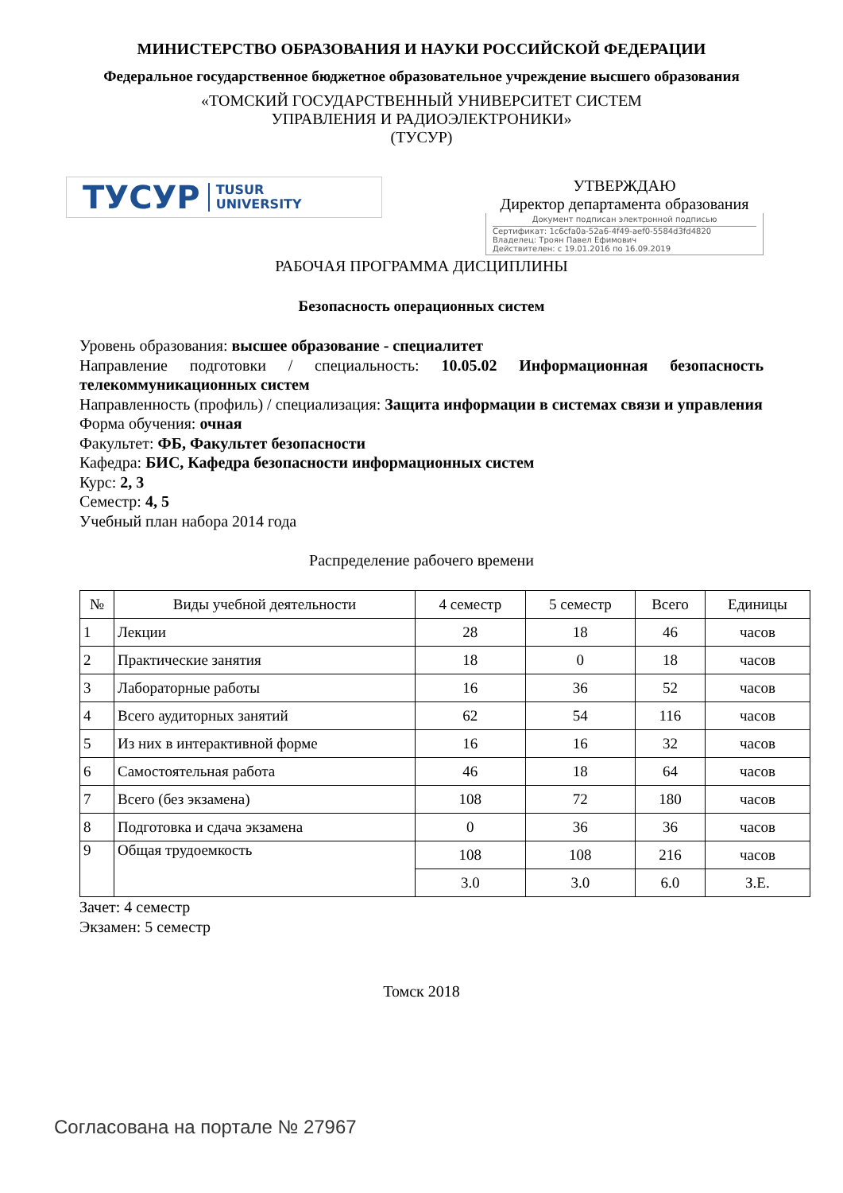МИНИСТЕРСТВО ОБРАЗОВАНИЯ И НАУКИ РОССИЙСКОЙ ФЕДЕРАЦИИ
Федеральное государственное бюджетное образовательное учреждение высшего образования
«ТОМСКИЙ ГОСУДАРСТВЕННЫЙ УНИВЕРСИТЕТ СИСТЕМ
УПРАВЛЕНИЯ И РАДИОЭЛЕКТРОНИКИ»
(ТУСУР)
ТУСУР TUSUR
UNIVERSITY
УТВЕРЖДАЮ
Директор департамента образования
Документ подписан электронной подписью
Сертификат: 1c6cfa0a-52a6-4f49-aef0-5584d3fd4820
Владелец: Троян Павел Ефимович
Действителен: с 19.01.2016 по 16.09.2019
РАБОЧАЯ ПРОГРАММА ДИСЦИПЛИНЫ
Безопасность операционных систем
Уровень образования: высшее образование - специалитет
Направление подготовки / специальность: 10.05.02 Информационная безопасность телекоммуникационных систем
Направленность (профиль) / специализация: Защита информации в системах связи и управления
Форма обучения: очная
Факультет: ФБ, Факультет безопасности
Кафедра: БИС, Кафедра безопасности информационных систем
Курс: 2, 3
Семестр: 4, 5
Учебный план набора 2014 года
Распределение рабочего времени
| № | Виды учебной деятельности | 4 семестр | 5 семестр | Всего | Единицы |
| --- | --- | --- | --- | --- | --- |
| 1 | Лекции | 28 | 18 | 46 | часов |
| 2 | Практические занятия | 18 | 0 | 18 | часов |
| 3 | Лабораторные работы | 16 | 36 | 52 | часов |
| 4 | Всего аудиторных занятий | 62 | 54 | 116 | часов |
| 5 | Из них в интерактивной форме | 16 | 16 | 32 | часов |
| 6 | Самостоятельная работа | 46 | 18 | 64 | часов |
| 7 | Всего (без экзамена) | 108 | 72 | 180 | часов |
| 8 | Подготовка и сдача экзамена | 0 | 36 | 36 | часов |
| 9 | Общая трудоемкость | 108 | 108 | 216 | часов |
| | | 3.0 | 3.0 | 6.0 | З.Е. |
Зачет: 4 семестр
Экзамен: 5 семестр
Томск 2018
Согласована на портале № 27967